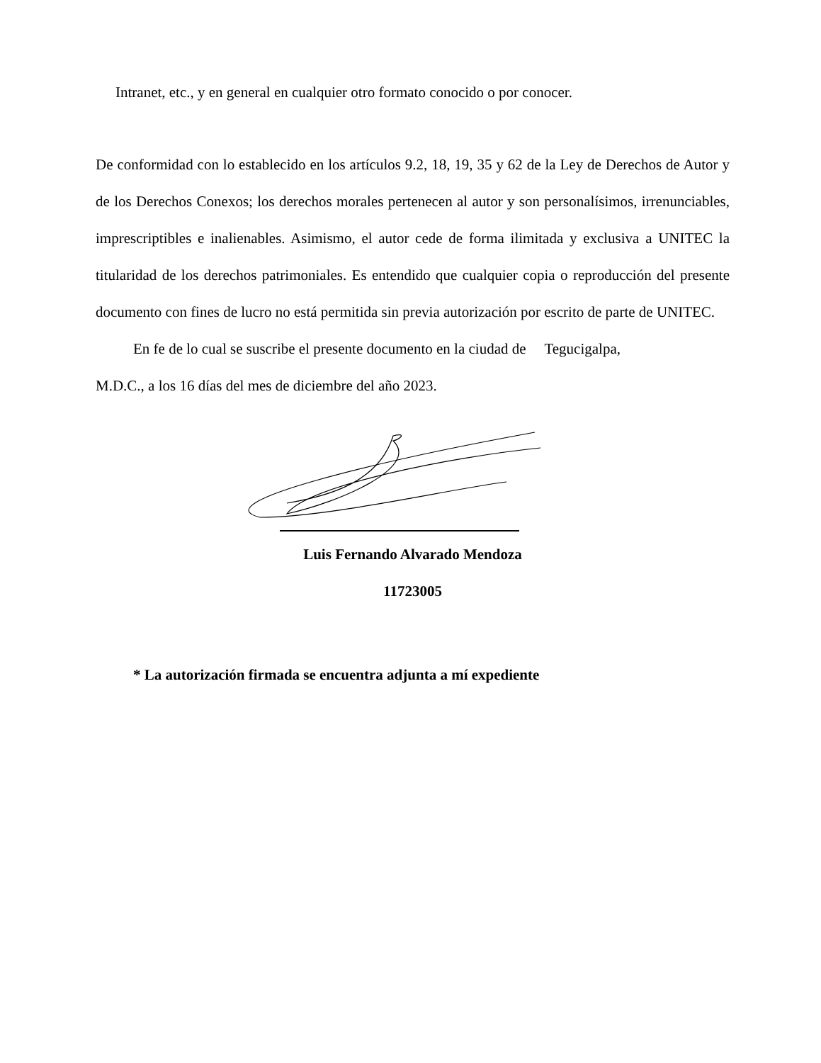Intranet, etc., y en general en cualquier otro formato conocido o por conocer.
De conformidad con lo establecido en los artículos 9.2, 18, 19, 35 y 62 de la Ley de Derechos de Autor y de los Derechos Conexos; los derechos morales pertenecen al autor y son personalísimos, irrenunciables, imprescriptibles e inalienables. Asimismo, el autor cede de forma ilimitada y exclusiva a UNITEC la titularidad de los derechos patrimoniales. Es entendido que cualquier copia o reproducción del presente documento con fines de lucro no está permitida sin previa autorización por escrito de parte de UNITEC.
En fe de lo cual se suscribe el presente documento en la ciudad de Tegucigalpa,
M.D.C., a los 16 días del mes de diciembre del año 2023.
Luis Fernando Alvarado Mendoza
11723005
* La autorización firmada se encuentra adjunta a mí expediente